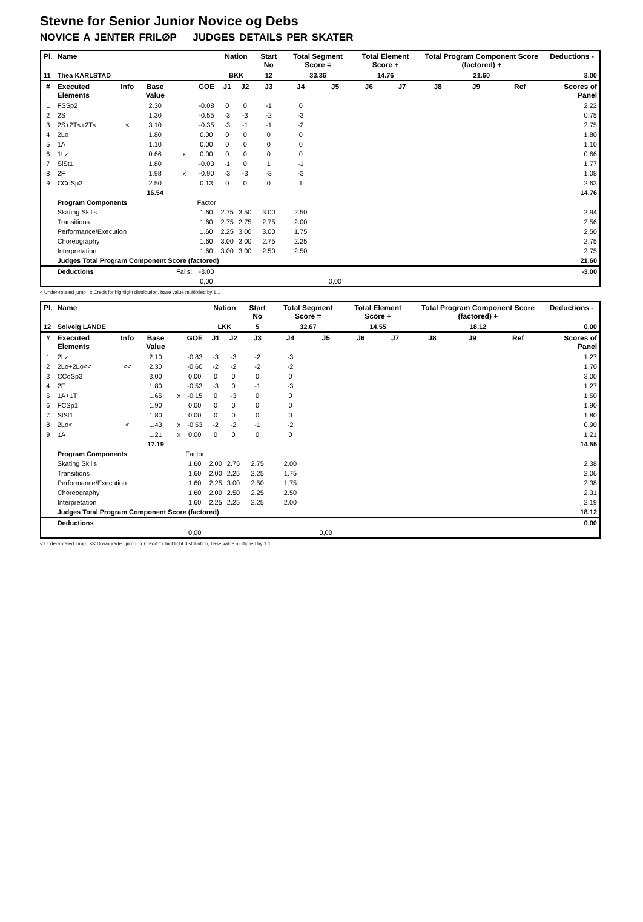Stevne for Senior Junior Novice og Debs
NOVICE A JENTER FRILØP JUDGES DETAILS PER SKATER
| Pl. | Name | | | | | Nation | | Start No | Total Segment Score = | | Total Element Score + | | Total Program Component Score (factored) + | | | Deductions - |
| --- | --- | --- | --- | --- | --- | --- | --- | --- | --- | --- | --- | --- | --- | --- | --- | --- |
| 11 | Thea KARLSTAD | | | | | BKK | | 12 | 33.36 | | 14.76 | | 21.60 | | | 3.00 |
| # | Executed Elements | Info | Base Value | | GOE | J1 | J2 | J3 | J4 | J5 | J6 | J7 | J8 | J9 | Ref | Scores of Panel |
| 1 | FSSp2 | | 2.30 | | -0.08 | 0 | 0 | -1 | 0 | | | | | | | 2.22 |
| 2 | 2S | | 1.30 | | -0.55 | -3 | -3 | -2 | -3 | | | | | | | 0.75 |
| 3 | 2S+2T<+2T< | < | 3.10 | | -0.35 | -3 | -1 | -1 | -2 | | | | | | | 2.75 |
| 4 | 2Lo | | 1.80 | | 0.00 | 0 | 0 | 0 | 0 | | | | | | | 1.80 |
| 5 | 1A | | 1.10 | | 0.00 | 0 | 0 | 0 | 0 | | | | | | | 1.10 |
| 6 | 1Lz | | 0.66 | x | 0.00 | 0 | 0 | 0 | 0 | | | | | | | 0.66 |
| 7 | SlSt1 | | 1.80 | | -0.03 | -1 | 0 | 1 | -1 | | | | | | | 1.77 |
| 8 | 2F | | 1.98 | x | -0.90 | -3 | -3 | -3 | -3 | | | | | | | 1.08 |
| 9 | CCoSp2 | | 2.50 | | 0.13 | 0 | 0 | 0 | 1 | | | | | | | 2.63 |
| | | | 16.54 | | | | | | | | | | | | | 14.76 |
| | Program Components | | | | Factor | | | | | | | | | | | |
| | Skating Skills | | | | 1.60 | 2.75 | 3.50 | 3.00 | 2.50 | | | | | | | 2.94 |
| | Transitions | | | | 1.60 | 2.75 | 2.75 | 2.75 | 2.00 | | | | | | | 2.56 |
| | Performance/Execution | | | | 1.60 | 2.25 | 3.00 | 3.00 | 1.75 | | | | | | | 2.50 |
| | Choreography | | | | 1.60 | 3.00 | 3.00 | 2.75 | 2.25 | | | | | | | 2.75 |
| | Interpretation | | | | 1.60 | 3.00 | 3.00 | 2.50 | 2.50 | | | | | | | 2.75 |
| | Judges Total Program Component Score (factored) | | | | | | | | | | | | | | | 21.60 |
| | Deductions | | | Falls: | -3.00 | | | | | | | | | | | -3.00 |
| | | | | | 0,00 | | | | | 0,00 | | | | | | |
< Under-rotated jump x Credit for highlight distribution, base value multiplied by 1.1
| Pl. | Name | | | | | Nation | | Start No | Total Segment Score = | | Total Element Score + | | Total Program Component Score (factored) + | | | Deductions - |
| --- | --- | --- | --- | --- | --- | --- | --- | --- | --- | --- | --- | --- | --- | --- | --- | --- |
| 12 | Solveig LANDE | | | | | LKK | | 5 | 32.67 | | 14.55 | | 18.12 | | | 0.00 |
| # | Executed Elements | Info | Base Value | | GOE | J1 | J2 | J3 | J4 | J5 | J6 | J7 | J8 | J9 | Ref | Scores of Panel |
| 1 | 2Lz | | 2.10 | | -0.83 | -3 | -3 | -2 | -3 | | | | | | | 1.27 |
| 2 | 2Lo+2Lo<< | << | 2.30 | | -0.60 | -2 | -2 | -2 | -2 | | | | | | | 1.70 |
| 3 | CCoSp3 | | 3.00 | | 0.00 | 0 | 0 | 0 | 0 | | | | | | | 3.00 |
| 4 | 2F | | 1.80 | | -0.53 | -3 | 0 | -1 | -3 | | | | | | | 1.27 |
| 5 | 1A+1T | | 1.65 | x | -0.15 | 0 | -3 | 0 | 0 | | | | | | | 1.50 |
| 6 | FCSp1 | | 1.90 | | 0.00 | 0 | 0 | 0 | 0 | | | | | | | 1.90 |
| 7 | SlSt1 | | 1.80 | | 0.00 | 0 | 0 | 0 | 0 | | | | | | | 1.80 |
| 8 | 2Lo< | < | 1.43 | x | -0.53 | -2 | -2 | -1 | -2 | | | | | | | 0.90 |
| 9 | 1A | | 1.21 | x | 0.00 | 0 | 0 | 0 | 0 | | | | | | | 1.21 |
| | | | 17.19 | | | | | | | | | | | | | 14.55 |
| | Program Components | | | | Factor | | | | | | | | | | | |
| | Skating Skills | | | | 1.60 | 2.00 | 2.75 | 2.75 | 2.00 | | | | | | | 2.38 |
| | Transitions | | | | 1.60 | 2.00 | 2.25 | 2.25 | 1.75 | | | | | | | 2.06 |
| | Performance/Execution | | | | 1.60 | 2.25 | 3.00 | 2.50 | 1.75 | | | | | | | 2.38 |
| | Choreography | | | | 1.60 | 2.00 | 2.50 | 2.25 | 2.50 | | | | | | | 2.31 |
| | Interpretation | | | | 1.60 | 2.25 | 2.25 | 2.25 | 2.00 | | | | | | | 2.19 |
| | Judges Total Program Component Score (factored) | | | | | | | | | | | | | | | 18.12 |
| | Deductions | | | | | | | | | | | | | | | 0.00 |
| | | | | | 0,00 | | | | | 0,00 | | | | | | |
< Under-rotated jump << Downgraded jump x Credit for highlight distribution, base value multiplied by 1.1